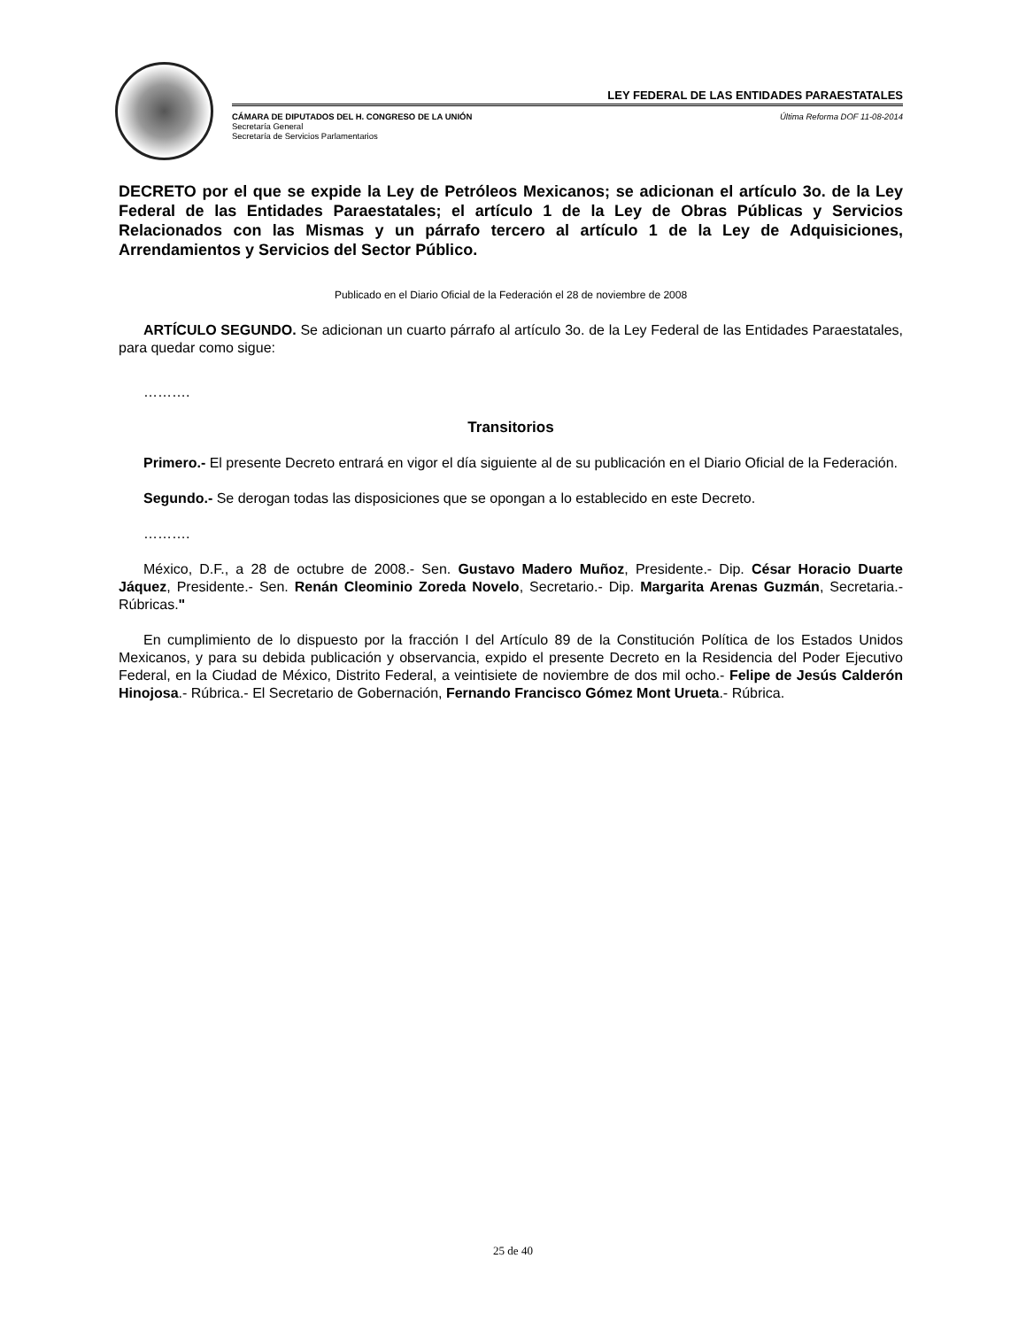LEY FEDERAL DE LAS ENTIDADES PARAESTATALES
CÁMARA DE DIPUTADOS DEL H. CONGRESO DE LA UNIÓN
Secretaría General
Secretaría de Servicios Parlamentarios
Última Reforma DOF 11-08-2014
DECRETO por el que se expide la Ley de Petróleos Mexicanos; se adicionan el artículo 3o. de la Ley Federal de las Entidades Paraestatales; el artículo 1 de la Ley de Obras Públicas y Servicios Relacionados con las Mismas y un párrafo tercero al artículo 1 de la Ley de Adquisiciones, Arrendamientos y Servicios del Sector Público.
Publicado en el Diario Oficial de la Federación el 28 de noviembre de 2008
ARTÍCULO SEGUNDO. Se adicionan un cuarto párrafo al artículo 3o. de la Ley Federal de las Entidades Paraestatales, para quedar como sigue:
……….
Transitorios
Primero.- El presente Decreto entrará en vigor el día siguiente al de su publicación en el Diario Oficial de la Federación.
Segundo.- Se derogan todas las disposiciones que se opongan a lo establecido en este Decreto.
……….
México, D.F., a 28 de octubre de 2008.- Sen. Gustavo Madero Muñoz, Presidente.- Dip. César Horacio Duarte Jáquez, Presidente.- Sen. Renán Cleominio Zoreda Novelo, Secretario.- Dip. Margarita Arenas Guzmán, Secretaria.- Rúbricas."
En cumplimiento de lo dispuesto por la fracción I del Artículo 89 de la Constitución Política de los Estados Unidos Mexicanos, y para su debida publicación y observancia, expido el presente Decreto en la Residencia del Poder Ejecutivo Federal, en la Ciudad de México, Distrito Federal, a veintisiete de noviembre de dos mil ocho.- Felipe de Jesús Calderón Hinojosa.- Rúbrica.- El Secretario de Gobernación, Fernando Francisco Gómez Mont Urueta.- Rúbrica.
25 de 40